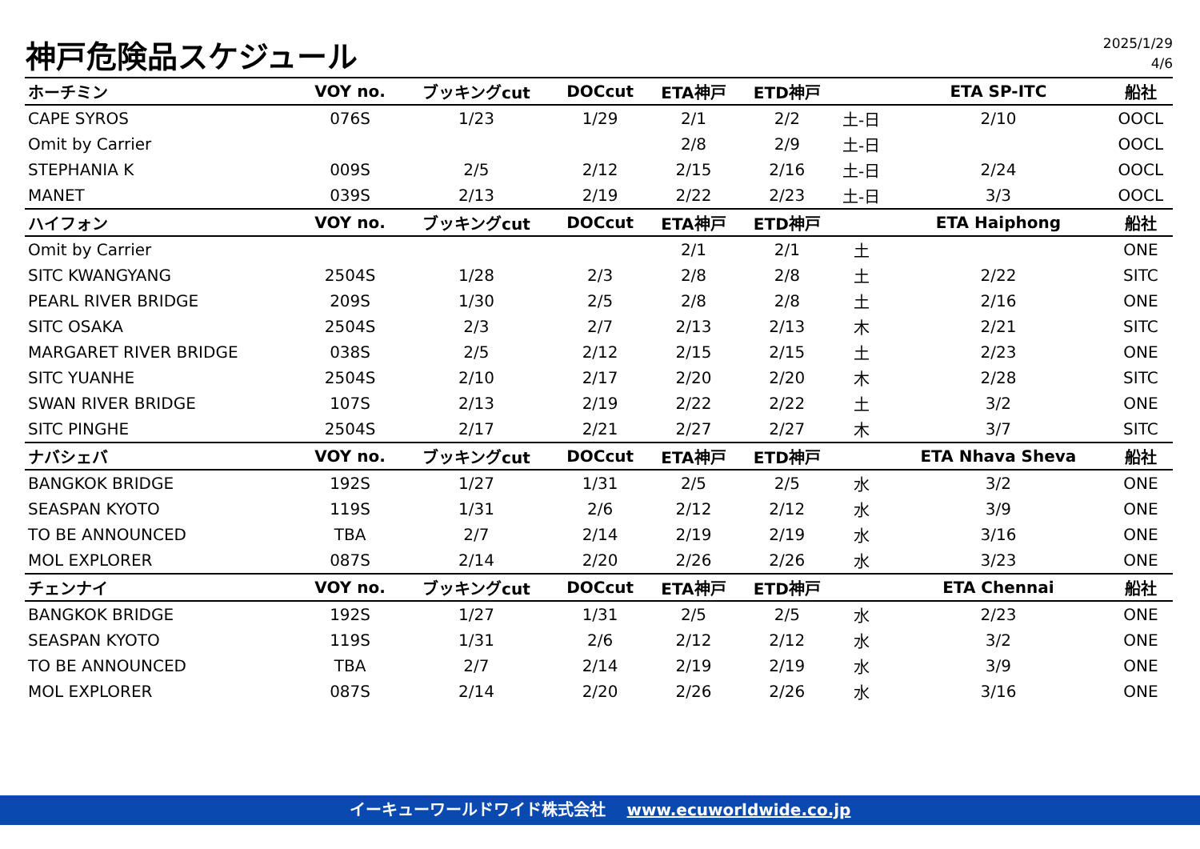神戸危険品スケジュール
2025/1/29
4/6
| ホーチミン | VOY no. | ブッキングcut | DOCcut | ETA神戸 | ETD神戸 | | ETA SP-ITC | 船社 |
| --- | --- | --- | --- | --- | --- | --- | --- | --- |
| CAPE SYROS | 076S | 1/23 | 1/29 | 2/1 | 2/2 | 土-日 | 2/10 | OOCL |
| Omit by Carrier | | | | 2/8 | 2/9 | 土-日 | | OOCL |
| STEPHANIA K | 009S | 2/5 | 2/12 | 2/15 | 2/16 | 土-日 | 2/24 | OOCL |
| MANET | 039S | 2/13 | 2/19 | 2/22 | 2/23 | 土-日 | 3/3 | OOCL |
| ハイフォン | VOY no. | ブッキングcut | DOCcut | ETA神戸 | ETD神戸 | | ETA Haiphong | 船社 |
| Omit by Carrier | | | | 2/1 | 2/1 | 土 | | ONE |
| SITC KWANGYANG | 2504S | 1/28 | 2/3 | 2/8 | 2/8 | 土 | 2/22 | SITC |
| PEARL RIVER BRIDGE | 209S | 1/30 | 2/5 | 2/8 | 2/8 | 土 | 2/16 | ONE |
| SITC OSAKA | 2504S | 2/3 | 2/7 | 2/13 | 2/13 | 木 | 2/21 | SITC |
| MARGARET RIVER BRIDGE | 038S | 2/5 | 2/12 | 2/15 | 2/15 | 土 | 2/23 | ONE |
| SITC YUANHE | 2504S | 2/10 | 2/17 | 2/20 | 2/20 | 木 | 2/28 | SITC |
| SWAN RIVER BRIDGE | 107S | 2/13 | 2/19 | 2/22 | 2/22 | 土 | 3/2 | ONE |
| SITC PINGHE | 2504S | 2/17 | 2/21 | 2/27 | 2/27 | 木 | 3/7 | SITC |
| ナバシェバ | VOY no. | ブッキングcut | DOCcut | ETA神戸 | ETD神戸 | | ETA Nhava Sheva | 船社 |
| BANGKOK BRIDGE | 192S | 1/27 | 1/31 | 2/5 | 2/5 | 水 | 3/2 | ONE |
| SEASPAN KYOTO | 119S | 1/31 | 2/6 | 2/12 | 2/12 | 水 | 3/9 | ONE |
| TO BE ANNOUNCED | TBA | 2/7 | 2/14 | 2/19 | 2/19 | 水 | 3/16 | ONE |
| MOL EXPLORER | 087S | 2/14 | 2/20 | 2/26 | 2/26 | 水 | 3/23 | ONE |
| チェンナイ | VOY no. | ブッキングcut | DOCcut | ETA神戸 | ETD神戸 | | ETA Chennai | 船社 |
| BANGKOK BRIDGE | 192S | 1/27 | 1/31 | 2/5 | 2/5 | 水 | 2/23 | ONE |
| SEASPAN KYOTO | 119S | 1/31 | 2/6 | 2/12 | 2/12 | 水 | 3/2 | ONE |
| TO BE ANNOUNCED | TBA | 2/7 | 2/14 | 2/19 | 2/19 | 水 | 3/9 | ONE |
| MOL EXPLORER | 087S | 2/14 | 2/20 | 2/26 | 2/26 | 水 | 3/16 | ONE |
イーキューワールドワイド株式会社 www.ecuworldwide.co.jp